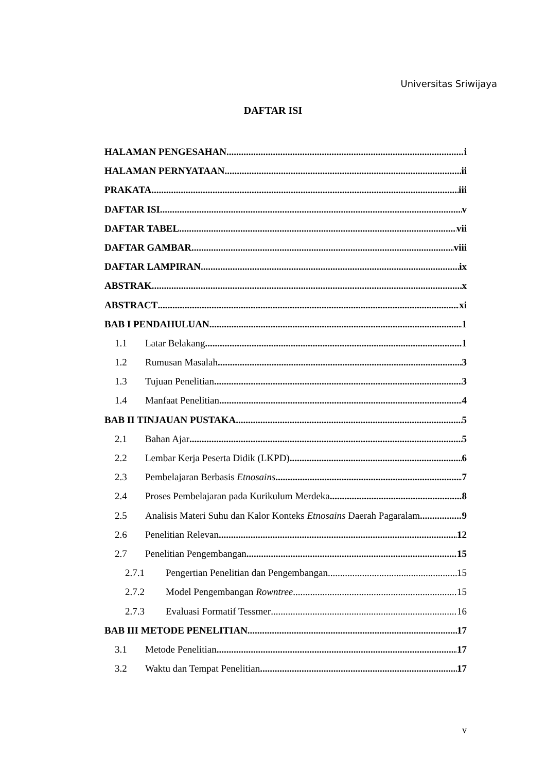Universitas Sriwijaya
DAFTAR ISI
HALAMAN PENGESAHAN i
HALAMAN PERNYATAAN ii
PRAKATA iii
DAFTAR ISI v
DAFTAR TABEL vii
DAFTAR GAMBAR viii
DAFTAR LAMPIRAN ix
ABSTRAK x
ABSTRACT xi
BAB I PENDAHULUAN 1
1.1 Latar Belakang 1
1.2 Rumusan Masalah 3
1.3 Tujuan Penelitian 3
1.4 Manfaat Penelitian 4
BAB II TINJAUAN PUSTAKA 5
2.1 Bahan Ajar 5
2.2 Lembar Kerja Peserta Didik (LKPD) 6
2.3 Pembelajaran Berbasis Etnosains 7
2.4 Proses Pembelajaran pada Kurikulum Merdeka 8
2.5 Analisis Materi Suhu dan Kalor Konteks Etnosains Daerah Pagaralam 9
2.6 Penelitian Relevan 12
2.7 Penelitian Pengembangan 15
2.7.1 Pengertian Penelitian dan Pengembangan 15
2.7.2 Model Pengembangan Rowntree 15
2.7.3 Evaluasi Formatif Tessmer 16
BAB III METODE PENELITIAN 17
3.1 Metode Penelitian 17
3.2 Waktu dan Tempat Penelitian 17
v